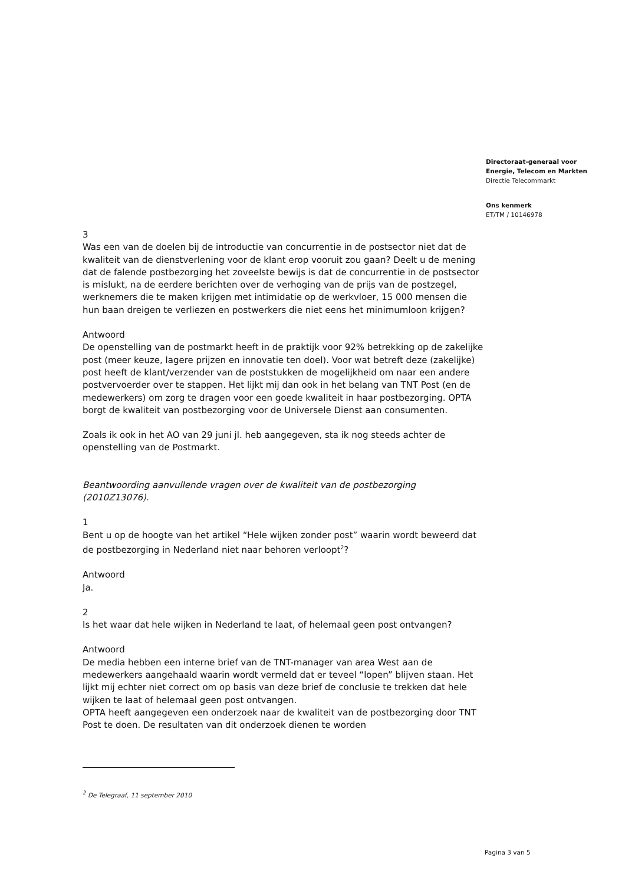Directoraat-generaal voor
Energie, Telecom en Markten
Directie Telecommarkt
Ons kenmerk
ET/TM / 10146978
3
Was een van de doelen bij de introductie van concurrentie in de postsector niet dat de kwaliteit van de dienstverlening voor de klant erop vooruit zou gaan? Deelt u de mening dat de falende postbezorging het zoveelste bewijs is dat de concurrentie in de postsector is mislukt, na de eerdere berichten over de verhoging van de prijs van de postzegel, werknemers die te maken krijgen met intimidatie op de werkvloer, 15 000 mensen die hun baan dreigen te verliezen en postwerkers die niet eens het minimumloon krijgen?
Antwoord
De openstelling van de postmarkt heeft in de praktijk voor 92% betrekking op de zakelijke post (meer keuze, lagere prijzen en innovatie ten doel). Voor wat betreft deze (zakelijke) post heeft de klant/verzender van de poststukken de mogelijkheid om naar een andere postvervoerder over te stappen. Het lijkt mij dan ook in het belang van TNT Post (en de medewerkers) om zorg te dragen voor een goede kwaliteit in haar postbezorging. OPTA borgt de kwaliteit van postbezorging voor de Universele Dienst aan consumenten.
Zoals ik ook in het AO van 29 juni jl. heb aangegeven, sta ik nog steeds achter de openstelling van de Postmarkt.
Beantwoording aanvullende vragen over de kwaliteit van de postbezorging (2010Z13076).
1
Bent u op de hoogte van het artikel “Hele wijken zonder post” waarin wordt beweerd dat de postbezorging in Nederland niet naar behoren verloopt<sup>2</sup>?
Antwoord
Ja.
2
Is het waar dat hele wijken in Nederland te laat, of helemaal geen post ontvangen?
Antwoord
De media hebben een interne brief van de TNT-manager van area West aan de medewerkers aangehaald waarin wordt vermeld dat er teveel “lopen” blijven staan. Het lijkt mij echter niet correct om op basis van deze brief de conclusie te trekken dat hele wijken te laat of helemaal geen post ontvangen.
OPTA heeft aangegeven een onderzoek naar de kwaliteit van de postbezorging door TNT Post te doen. De resultaten van dit onderzoek dienen te worden
<sup>2</sup> De Telegraaf, 11 september 2010
Pagina 3 van 5